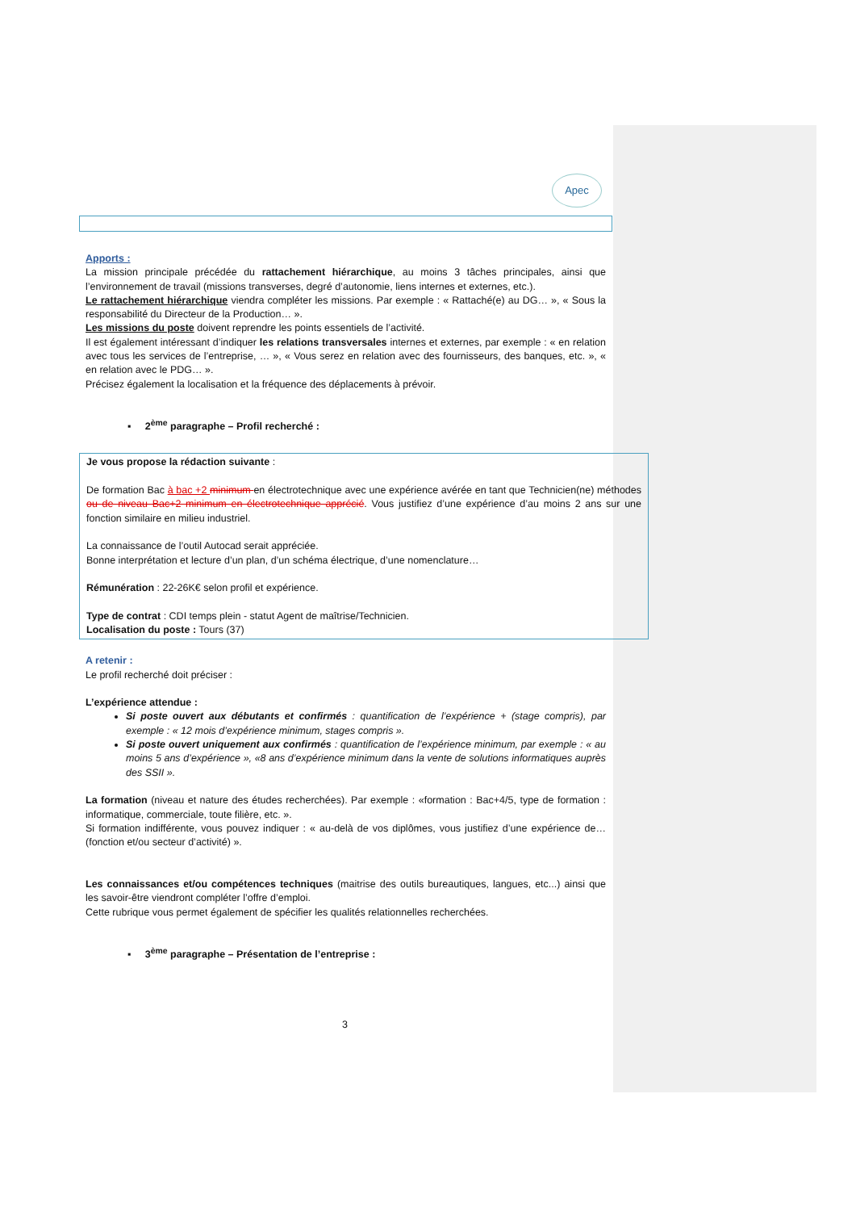Apec
Apports :
La mission principale précédée du rattachement hiérarchique, au moins 3 tâches principales, ainsi que l’environnement de travail (missions transverses, degré d’autonomie, liens internes et externes, etc.).
Le rattachement hiérarchique viendra compléter les missions. Par exemple : « Rattaché(e) au DG… », « Sous la responsabilité du Directeur de la Production… ».
Les missions du poste doivent reprendre les points essentiels de l’activité.
Il est également intéressant d’indiquer les relations transversales internes et externes, par exemple : « en relation avec tous les services de l’entreprise, … », « Vous serez en relation avec des fournisseurs, des banques, etc. », « en relation avec le PDG… ».
Précisez également la localisation et la fréquence des déplacements à prévoir.
▪ 2<sup>ème</sup> paragraphe – Profil recherché :
Je vous propose la rédaction suivante :
De formation Bac à bac +2 minimum en électrotechnique avec une expérience avérée en tant que Technicien(ne) méthodes ou de niveau Bac+2 minimum en électrotechnique apprécié. Vous justifiez d’une expérience d’au moins 2 ans sur une fonction similaire en milieu industriel.
La connaissance de l’outil Autocad serait appréciée.
Bonne interprétation et lecture d’un plan, d’un schéma électrique, d’une nomenclature…
Rémunération : 22-26K€ selon profil et expérience.
Type de contrat : CDI temps plein - statut Agent de maîtrise/Technicien.
Localisation du poste : Tours (37)
A retenir :
Le profil recherché doit préciser :
L’expérience attendue :
Si poste ouvert aux débutants et confirmés : quantification de l’expérience + (stage compris), par exemple : « 12 mois d’expérience minimum, stages compris ».
Si poste ouvert uniquement aux confirmés : quantification de l’expérience minimum, par exemple : « au moins 5 ans d’expérience », «8 ans d’expérience minimum dans la vente de solutions informatiques auprès des SSII ».
La formation (niveau et nature des études recherchées). Par exemple : «formation : Bac+4/5, type de formation : informatique, commerciale, toute filière, etc. ».
Si formation indifférente, vous pouvez indiquer : « au-delà de vos diplômes, vous justifiez d’une expérience de… (fonction et/ou secteur d’activité) ».
Les connaissances et/ou compétences techniques (maitrise des outils bureautiques, langues, etc...) ainsi que les savoir-être viendront compléter l’offre d’emploi.
Cette rubrique vous permet également de spécifier les qualités relationnelles recherchées.
▪ 3<sup>ème</sup> paragraphe – Présentation de l’entreprise :
3